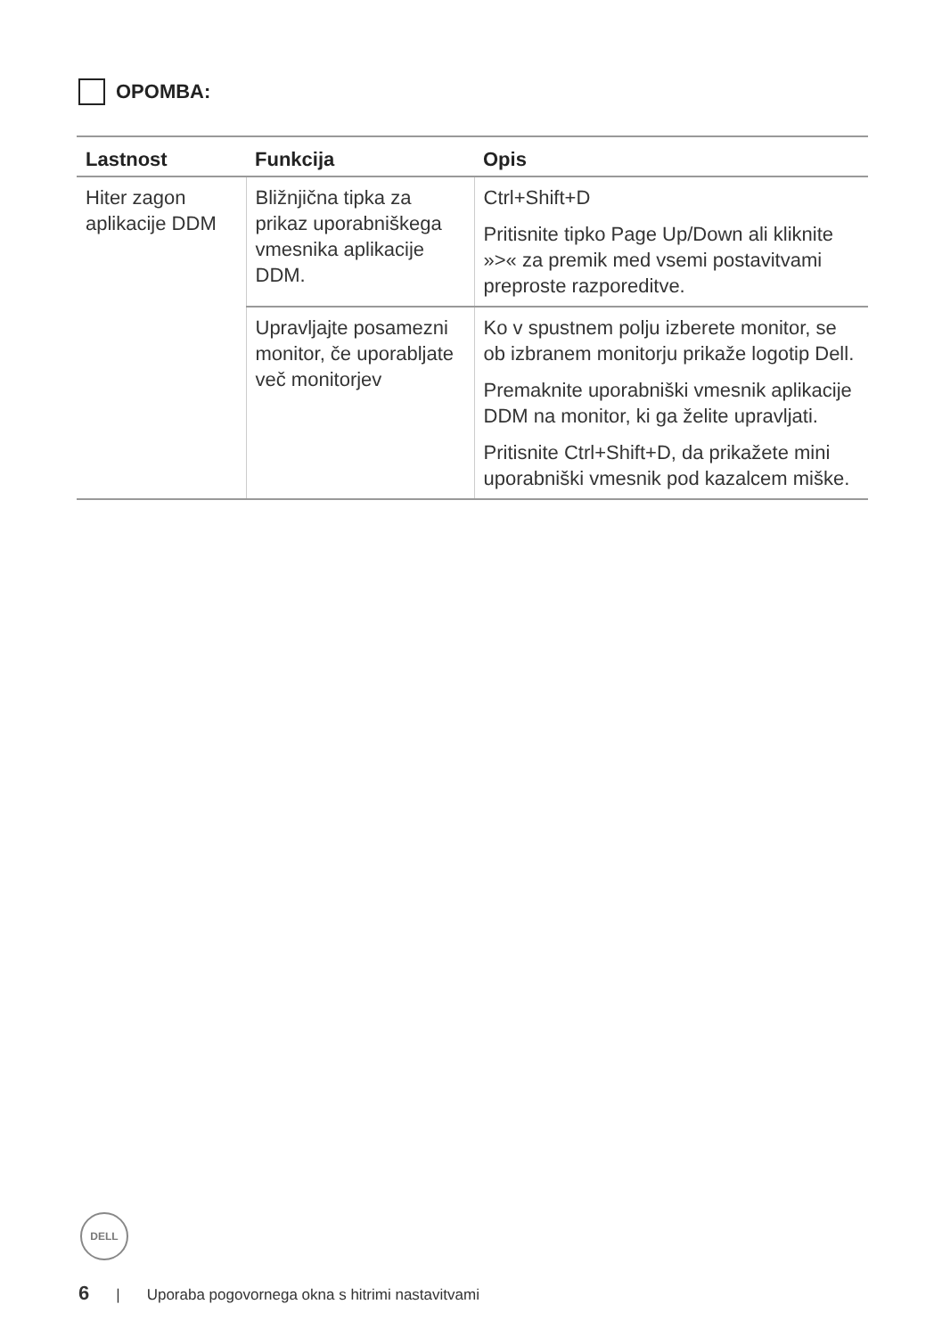OPOMBA:
| Lastnost | Funkcija | Opis |
| --- | --- | --- |
| Hiter zagon aplikacije DDM | Bližnjična tipka za prikaz uporabniškega vmesnika aplikacije DDM. | Ctrl+Shift+D Pritisnite tipko Page Up/Down ali kliknite »>« za premik med vsemi postavitvami preproste razporeditve. |
| | Upravljajte posamezni monitor, če uporabljate več monitorjev | Ko v spustnem polju izberete monitor, se ob izbranem monitorju prikaže logotip Dell. Premaknite uporabniški vmesnik aplikacije DDM na monitor, ki ga želite upravljati. Pritisnite Ctrl+Shift+D, da prikažete mini uporabniški vmesnik pod kazalcem miške. |
DELL
6 | Uporaba pogovornega okna s hitrimi nastavitvami